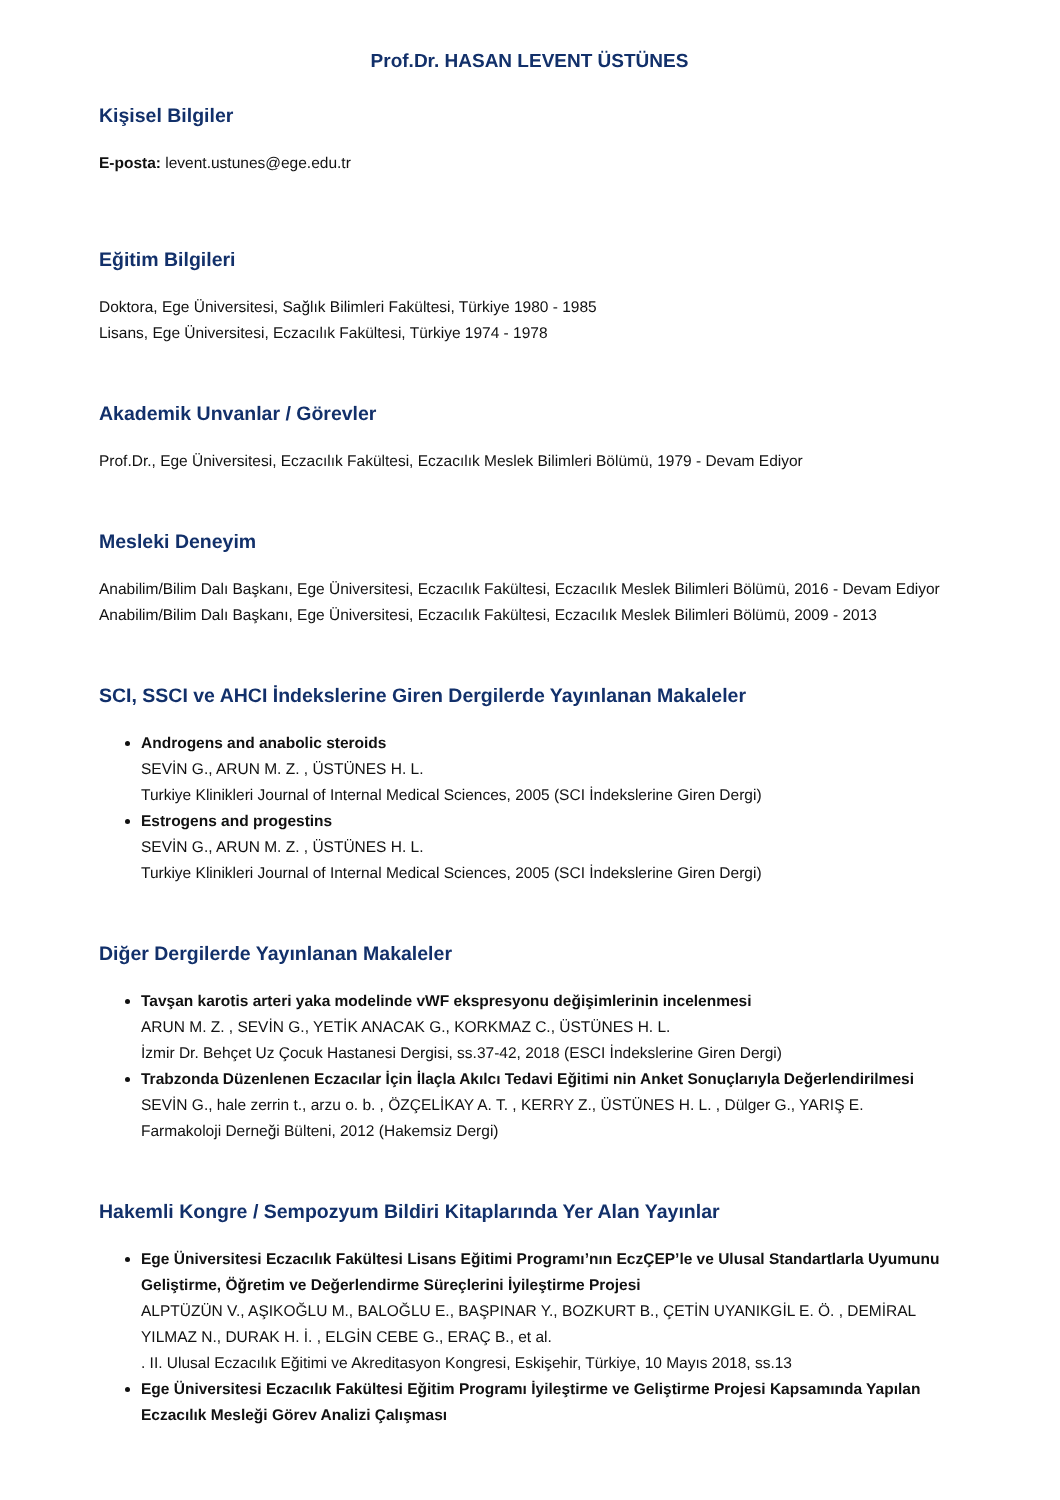Prof.Dr. HASAN LEVENT ÜSTÜNES
Kişisel Bilgiler
E-posta: levent.ustunes@ege.edu.tr
Eğitim Bilgileri
Doktora, Ege Üniversitesi, Sağlık Bilimleri Fakültesi, Türkiye 1980 - 1985
Lisans, Ege Üniversitesi, Eczacılık Fakültesi, Türkiye 1974 - 1978
Akademik Unvanlar / Görevler
Prof.Dr., Ege Üniversitesi, Eczacılık Fakültesi, Eczacılık Meslek Bilimleri Bölümü, 1979 - Devam Ediyor
Mesleki Deneyim
Anabilim/Bilim Dalı Başkanı, Ege Üniversitesi, Eczacılık Fakültesi, Eczacılık Meslek Bilimleri Bölümü, 2016 - Devam Ediyor
Anabilim/Bilim Dalı Başkanı, Ege Üniversitesi, Eczacılık Fakültesi, Eczacılık Meslek Bilimleri Bölümü, 2009 - 2013
SCI, SSCI ve AHCI İndekslerine Giren Dergilerde Yayınlanan Makaleler
Androgens and anabolic steroids
SEVİN G., ARUN M. Z. , ÜSTÜNES H. L.
Turkiye Klinikleri Journal of Internal Medical Sciences, 2005 (SCI İndekslerine Giren Dergi)
Estrogens and progestins
SEVİN G., ARUN M. Z. , ÜSTÜNES H. L.
Turkiye Klinikleri Journal of Internal Medical Sciences, 2005 (SCI İndekslerine Giren Dergi)
Diğer Dergilerde Yayınlanan Makaleler
Tavşan karotis arteri yaka modelinde vWF ekspresyonu değişimlerinin incelenmesi
ARUN M. Z. , SEVİN G., YETİK ANACAK G., KORKMAZ C., ÜSTÜNES H. L.
İzmir Dr. Behçet Uz Çocuk Hastanesi Dergisi, ss.37-42, 2018 (ESCI İndekslerine Giren Dergi)
Trabzonda Düzenlenen Eczacılar İçin İlaçla Akılcı Tedavi Eğitimi nin Anket Sonuçlarıyla Değerlendirilmesi
SEVİN G., hale zerrin t., arzu o. b. , ÖZÇELİKAY A. T. , KERRY Z., ÜSTÜNES H. L. , Dülger G., YARIŞ E.
Farmakoloji Derneği Bülteni, 2012 (Hakemsiz Dergi)
Hakemli Kongre / Sempozyum Bildiri Kitaplarında Yer Alan Yayınlar
Ege Üniversitesi Eczacılık Fakültesi Lisans Eğitimi Programı’nın EczÇEP’le ve Ulusal Standartlarla Uyumunu Geliştirme, Öğretim ve Değerlendirme Süreçlerini İyileştirme Projesi
ALPTÜZÜN V., AŞIKOĞLU M., BALOĞLU E., BAŞPINAR Y., BOZKURT B., ÇETİN UYANIKGİL E. Ö. , DEMİRAL YILMAZ N., DURAK H. İ. , ELGİN CEBE G., ERAÇ B., et al.
. II. Ulusal Eczacılık Eğitimi ve Akreditasyon Kongresi, Eskişehir, Türkiye, 10 Mayıs 2018, ss.13
Ege Üniversitesi Eczacılık Fakültesi Eğitim Programı İyileştirme ve Geliştirme Projesi Kapsamında Yapılan Eczacılık Mesleği Görev Analizi Çalışması